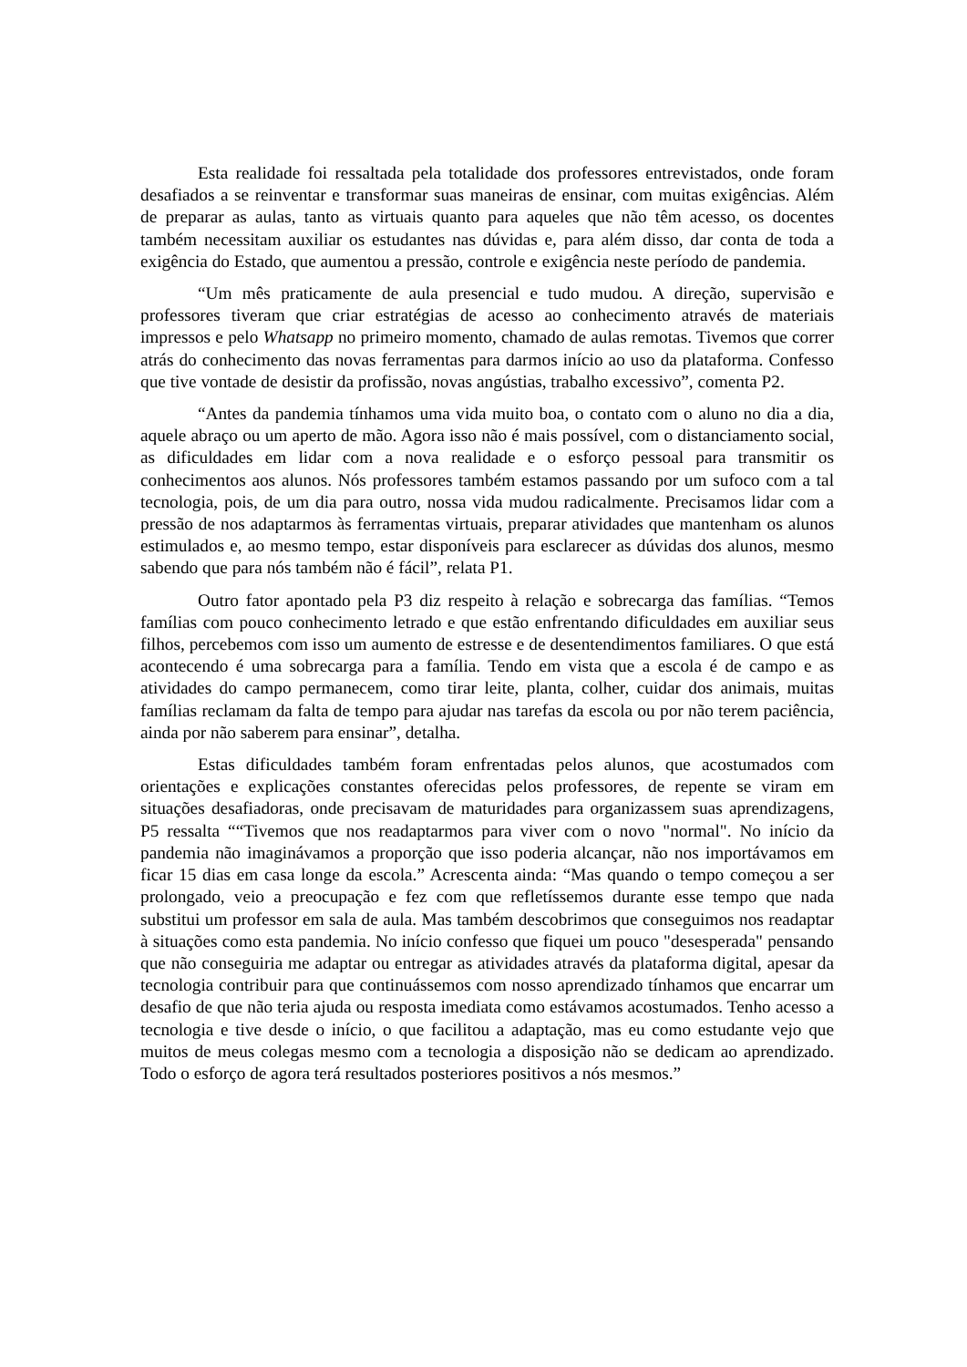Esta realidade foi ressaltada pela totalidade dos professores entrevistados, onde foram desafiados a se reinventar e transformar suas maneiras de ensinar, com muitas exigências. Além de preparar as aulas, tanto as virtuais quanto para aqueles que não têm acesso, os docentes também necessitam auxiliar os estudantes nas dúvidas e, para além disso, dar conta de toda a exigência do Estado, que aumentou a pressão, controle e exigência neste período de pandemia.
“Um mês praticamente de aula presencial e tudo mudou. A direção, supervisão e professores tiveram que criar estratégias de acesso ao conhecimento através de materiais impressos e pelo Whatsapp no primeiro momento, chamado de aulas remotas. Tivemos que correr atrás do conhecimento das novas ferramentas para darmos início ao uso da plataforma. Confesso que tive vontade de desistir da profissão, novas angústias, trabalho excessivo”, comenta P2.
“Antes da pandemia tínhamos uma vida muito boa, o contato com o aluno no dia a dia, aquele abraço ou um aperto de mão. Agora isso não é mais possível, com o distanciamento social, as dificuldades em lidar com a nova realidade e o esforço pessoal para transmitir os conhecimentos aos alunos. Nós professores também estamos passando por um sufoco com a tal tecnologia, pois, de um dia para outro, nossa vida mudou radicalmente. Precisamos lidar com a pressão de nos adaptarmos às ferramentas virtuais, preparar atividades que mantenham os alunos estimulados e, ao mesmo tempo, estar disponíveis para esclarecer as dúvidas dos alunos, mesmo sabendo que para nós também não é fácil”, relata P1.
Outro fator apontado pela P3 diz respeito à relação e sobrecarga das famílias. “Temos famílias com pouco conhecimento letrado e que estão enfrentando dificuldades em auxiliar seus filhos, percebemos com isso um aumento de estresse e de desentendimentos familiares. O que está acontecendo é uma sobrecarga para a família. Tendo em vista que a escola é de campo e as atividades do campo permanecem, como tirar leite, planta, colher, cuidar dos animais, muitas famílias reclamam da falta de tempo para ajudar nas tarefas da escola ou por não terem paciência, ainda por não saberem para ensinar”, detalha.
Estas dificuldades também foram enfrentadas pelos alunos, que acostumados com orientações e explicações constantes oferecidas pelos professores, de repente se viram em situações desafiadoras, onde precisavam de maturidades para organizassem suas aprendizagens, P5 ressalta ““Tivemos que nos readaptarmos para viver com o novo "normal". No início da pandemia não imaginávamos a proporção que isso poderia alcançar, não nos importávamos em ficar 15 dias em casa longe da escola.” Acrescenta ainda: “Mas quando o tempo começou a ser prolongado, veio a preocupação e fez com que refletíssemos durante esse tempo que nada substitui um professor em sala de aula. Mas também descobrimos que conseguimos nos readaptar à situações como esta pandemia. No início confesso que fiquei um pouco "desesperada" pensando que não conseguiria me adaptar ou entregar as atividades através da plataforma digital, apesar da tecnologia contribuir para que continuássemos com nosso aprendizado tínhamos que encarrar um desafio de que não teria ajuda ou resposta imediata como estávamos acostumados. Tenho acesso a tecnologia e tive desde o início, o que facilitou a adaptação, mas eu como estudante vejo que muitos de meus colegas mesmo com a tecnologia a disposição não se dedicam ao aprendizado. Todo o esforço de agora terá resultados posteriores positivos a nós mesmos.”